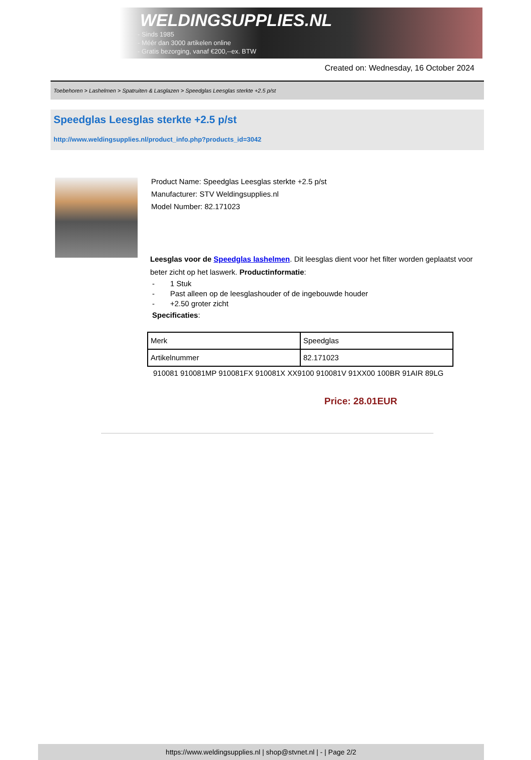WELDINGSUPPLIES.NL
- Sinds 1985
- Méér dan 3000 artikelen online
- Gratis bezorging, vanaf €200,--ex. BTW
Created on: Wednesday, 16 October 2024
Toebehoren > Lashelmen > Spatruiten & Lasglazen > Speedglas Leesglas sterkte +2.5 p/st
Speedglas Leesglas sterkte +2.5 p/st
http://www.weldingsupplies.nl/product_info.php?products_id=3042
Product Name: Speedglas Leesglas sterkte +2.5 p/st
Manufacturer: STV Weldingsupplies.nl
Model Number: 82.171023
Leesglas voor de Speedglas lashelmen. Dit leesglas dient voor het filter worden geplaatst voor beter zicht op het laswerk. Productinformatie:
- 1 Stuk
- Past alleen op de leesglashouder of de ingebouwde houder
- +2.50 groter zicht
Specificaties:
| Merk | Speedglas |
| Artikelnummer | 82.171023 |
910081 910081MP 910081FX 910081X XX9100 910081V 91XX00 100BR 91AIR 89LG
Price: 28.01EUR
https://www.weldingsupplies.nl | shop@stvnet.nl | - | Page 2/2